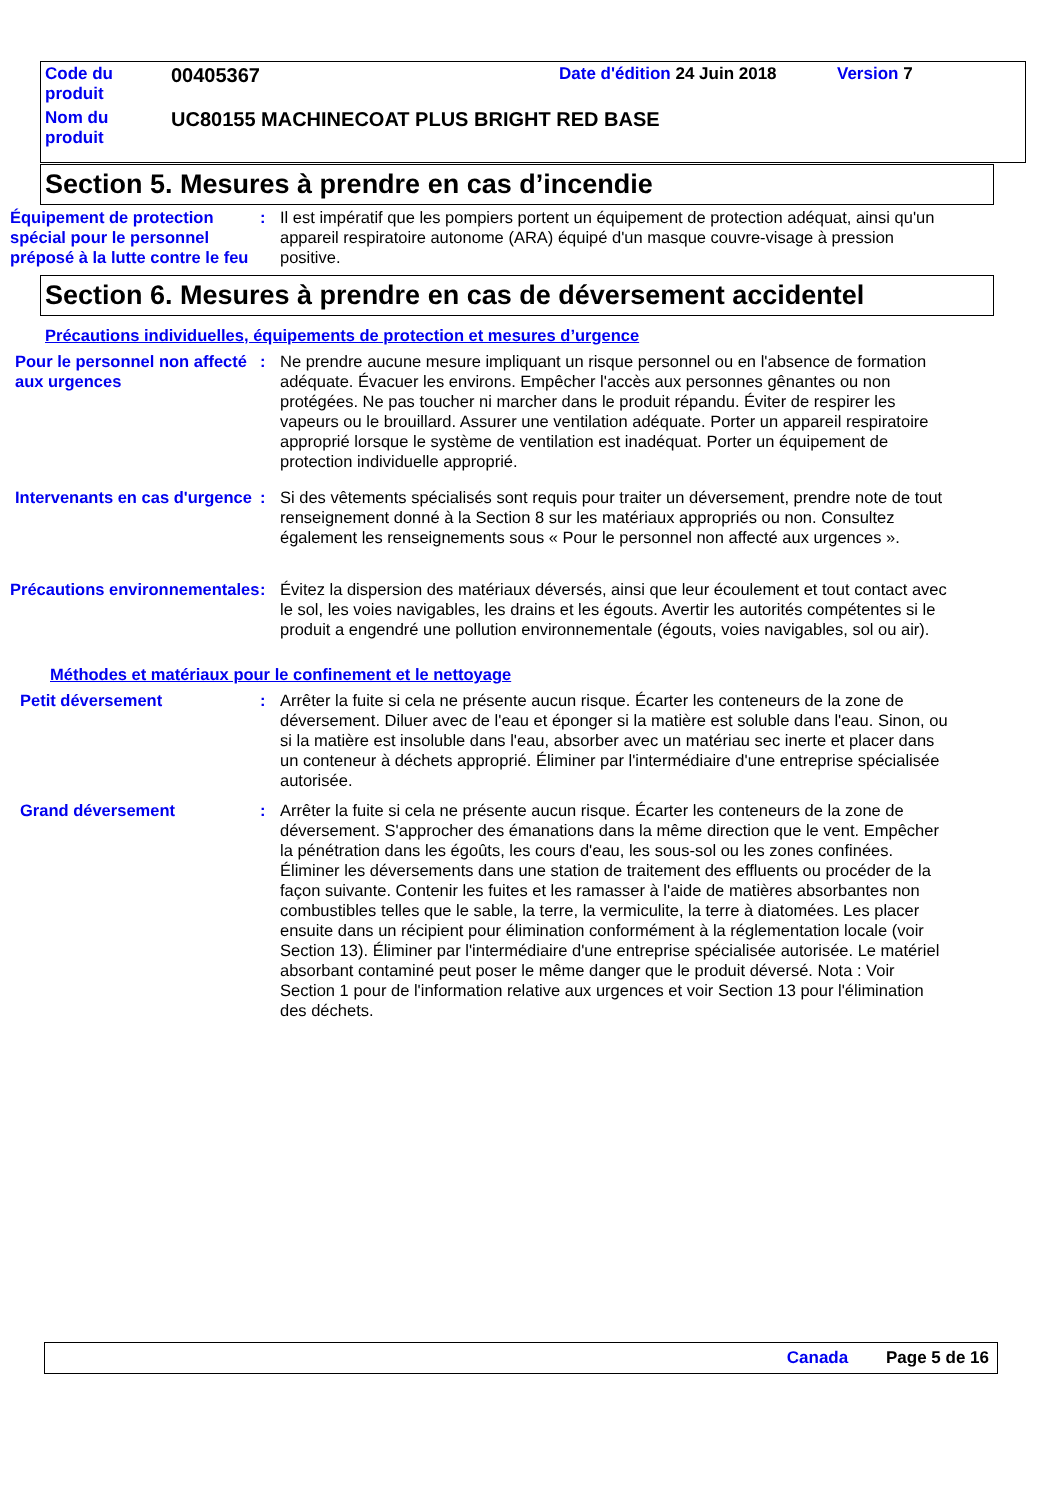| Code du produit | 00405367 | Date d'édition 24 Juin 2018 | Version 7 |
| Nom du produit | UC80155 MACHINECOAT PLUS BRIGHT RED BASE | | |
Section 5. Mesures à prendre en cas d’incendie
Équipement de protection spécial pour le personnel préposé à la lutte contre le feu
: Il est impératif que les pompiers portent un équipement de protection adéquat, ainsi qu'un appareil respiratoire autonome (ARA) équipé d'un masque couvre-visage à pression positive.
Section 6. Mesures à prendre en cas de déversement accidentel
Précautions individuelles, équipements de protection et mesures d’urgence
Pour le personnel non affecté aux urgences
: Ne prendre aucune mesure impliquant un risque personnel ou en l'absence de formation adéquate. Évacuer les environs. Empêcher l'accès aux personnes gênantes ou non protégées. Ne pas toucher ni marcher dans le produit répandu. Éviter de respirer les vapeurs ou le brouillard. Assurer une ventilation adéquate. Porter un appareil respiratoire approprié lorsque le système de ventilation est inadéquat. Porter un équipement de protection individuelle approprié.
Intervenants en cas d'urgence
: Si des vêtements spécialisés sont requis pour traiter un déversement, prendre note de tout renseignement donné à la Section 8 sur les matériaux appropriés ou non. Consultez également les renseignements sous « Pour le personnel non affecté aux urgences ».
Précautions environnementales
: Évitez la dispersion des matériaux déversés, ainsi que leur écoulement et tout contact avec le sol, les voies navigables, les drains et les égouts. Avertir les autorités compétentes si le produit a engendré une pollution environnementale (égouts, voies navigables, sol ou air).
Méthodes et matériaux pour le confinement et le nettoyage
Petit déversement : Arrêter la fuite si cela ne présente aucun risque. Écarter les conteneurs de la zone de déversement. Diluer avec de l'eau et éponger si la matière est soluble dans l'eau. Sinon, ou si la matière est insoluble dans l'eau, absorber avec un matériau sec inerte et placer dans un conteneur à déchets approprié. Éliminer par l'intermédiaire d'une entreprise spécialisée autorisée.
Grand déversement : Arrêter la fuite si cela ne présente aucun risque. Écarter les conteneurs de la zone de déversement. S'approcher des émanations dans la même direction que le vent. Empêcher la pénétration dans les égoûts, les cours d'eau, les sous-sol ou les zones confinées. Éliminer les déversements dans une station de traitement des effluents ou procéder de la façon suivante. Contenir les fuites et les ramasser à l'aide de matières absorbantes non combustibles telles que le sable, la terre, la vermiculite, la terre à diatomées. Les placer ensuite dans un récipient pour élimination conformément à la réglementation locale (voir Section 13). Éliminer par l'intermédiaire d'une entreprise spécialisée autorisée. Le matériel absorbant contaminé peut poser le même danger que le produit déversé. Nota : Voir Section 1 pour de l'information relative aux urgences et voir Section 13 pour l'élimination des déchets.
Canada Page 5 de 16